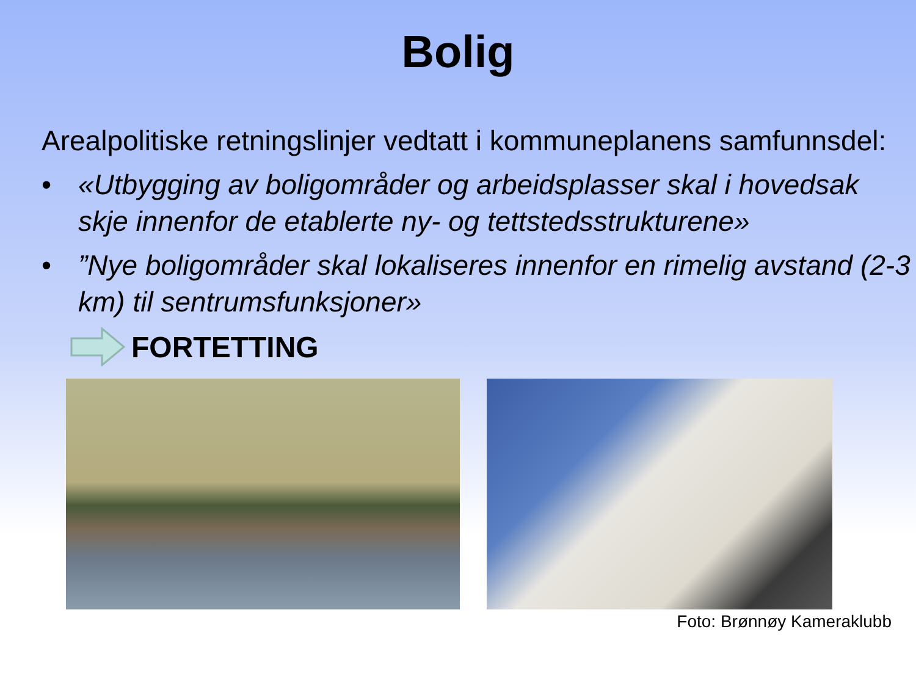Bolig
Arealpolitiske retningslinjer vedtatt i kommuneplanens samfunnsdel:
• «Utbygging av boligområder og arbeidsplasser skal i hovedsak skje innenfor de etablerte ny- og tettstedsstrukturene»
•”Nye boligområder skal lokaliseres innenfor en rimelig avstand (2-3 km) til sentrumsfunksjoner»
FORTETTING
Foto: Brønnøy Kameraklubb